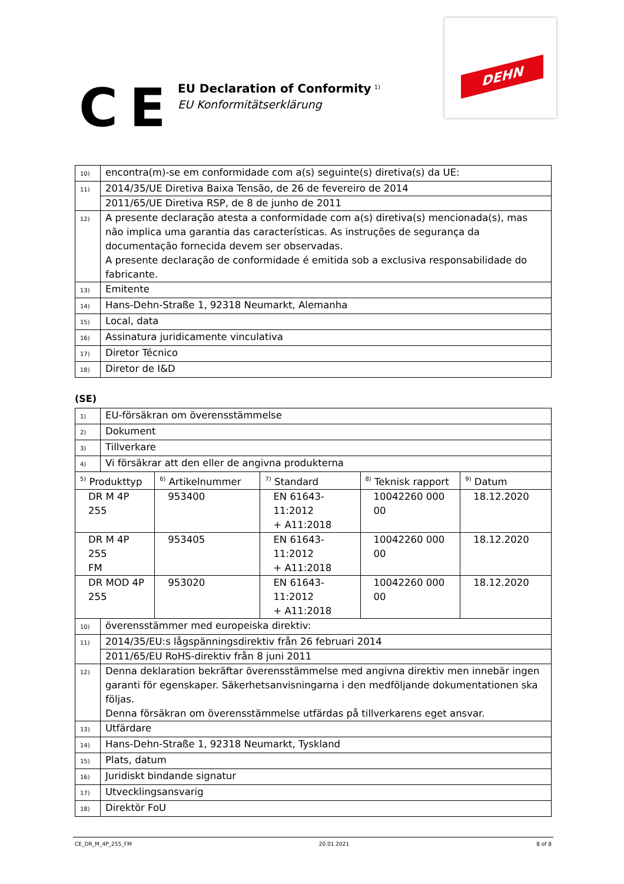CE
EU Declaration of Conformity <sup>1)</sup>
EU Konformitätserklärung
DEHN
| 10) | encontra(m)-se em conformidade com a(s) seguinte(s) diretiva(s) da UE: |
| 11) | 2014/35/UE Diretiva Baixa Tensão, de 26 de fevereiro de 2014 |
| | 2011/65/UE Diretiva RSP, de 8 de junho de 2011 |
| 12) | A presente declaração atesta a conformidade com a(s) diretiva(s) mencionada(s), mas não implica uma garantia das características. As instruções de segurança da documentação fornecida devem ser observadas. A presente declaração de conformidade é emitida sob a exclusiva responsabilidade do fabricante. |
| 13) | Emitente |
| 14) | Hans-Dehn-Straße 1, 92318 Neumarkt, Alemanha |
| 15) | Local, data |
| 16) | Assinatura juridicamente vinculativa |
| 17) | Diretor Técnico |
| 18) | Diretor de I&D |
(SE)
| 1) | EU-försäkran om överensstämmelse | | | | |
| 2) | Dokument | | | | |
| 3) | Tillverkare | | | | |
| 4) | Vi försäkrar att den eller de angivna produkterna | | | | |
| <sup>5)</sup> Produkttyp | | <sup>6)</sup> Artikelnummer | <sup>7)</sup> Standard | <sup>8)</sup> Teknisk rapport | <sup>9)</sup> Datum |
| DR M 4P 255 | | 953400 | EN 61643-11:2012 + A11:2018 | 10042260 000 00 | 18.12.2020 |
| DR M 4P 255 FM | | 953405 | EN 61643-11:2012 + A11:2018 | 10042260 000 00 | 18.12.2020 |
| DR MOD 4P 255 | | 953020 | EN 61643-11:2012 + A11:2018 | 10042260 000 00 | 18.12.2020 |
| 10) | överensstämmer med europeiska direktiv: | | | | |
| 11) | 2014/35/EU:s lågspänningsdirektiv från 26 februari 2014 | | | | |
| | 2011/65/EU RoHS-direktiv från 8 juni 2011 | | | | |
| 12) | Denna deklaration bekräftar överensstämmelse med angivna direktiv men innebär ingen garanti för egenskaper. Säkerhetsanvisningarna i den medföljande dokumentationen ska följas. Denna försäkran om överensstämmelse utfärdas på tillverkarens eget ansvar. | | | | |
| 13) | Utfärdare | | | | |
| 14) | Hans-Dehn-Straße 1, 92318 Neumarkt, Tyskland | | | | |
| 15) | Plats, datum | | | | |
| 16) | Juridiskt bindande signatur | | | | |
| 17) | Utvecklingsansvarig | | | | |
| 18) | Direktör FoU | | | | |
CE_DR_M_4P_255_FM 20.01.2021 8 of 8